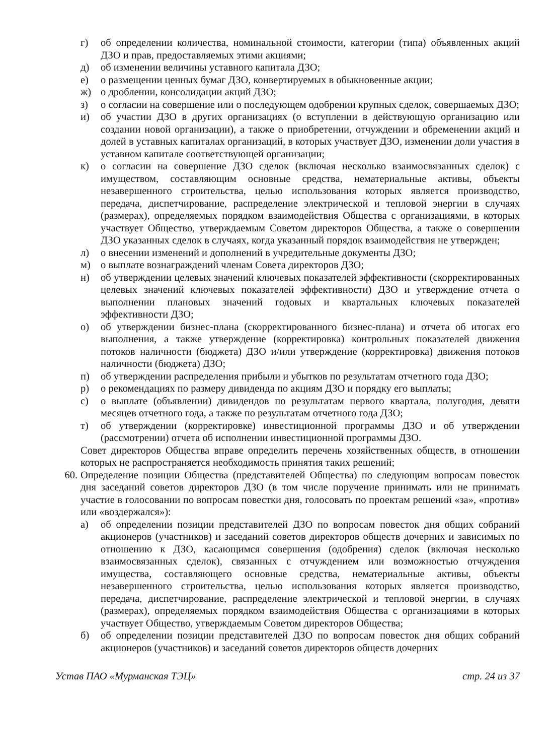г) об определении количества, номинальной стоимости, категории (типа) объявленных акций ДЗО и прав, предоставляемых этими акциями;
д) об изменении величины уставного капитала ДЗО;
е) о размещении ценных бумаг ДЗО, конвертируемых в обыкновенные акции;
ж) о дроблении, консолидации акций ДЗО;
з) о согласии на совершение или о последующем одобрении крупных сделок, совершаемых ДЗО;
и) об участии ДЗО в других организациях (о вступлении в действующую организацию или создании новой организации), а также о приобретении, отчуждении и обременении акций и долей в уставных капиталах организаций, в которых участвует ДЗО, изменении доли участия в уставном капитале соответствующей организации;
к) о согласии на совершение ДЗО сделок (включая несколько взаимосвязанных сделок) с имуществом, составляющим основные средства, нематериальные активы, объекты незавершенного строительства, целью использования которых является производство, передача, диспетчирование, распределение электрической и тепловой энергии в случаях (размерах), определяемых порядком взаимодействия Общества с организациями, в которых участвует Общество, утверждаемым Советом директоров Общества, а также о совершении ДЗО указанных сделок в случаях, когда указанный порядок взаимодействия не утвержден;
л) о внесении изменений и дополнений в учредительные документы ДЗО;
м) о выплате вознаграждений членам Совета директоров ДЗО;
н) об утверждении целевых значений ключевых показателей эффективности (скорректированных целевых значений ключевых показателей эффективности) ДЗО и утверждение отчета о выполнении плановых значений годовых и квартальных ключевых показателей эффективности ДЗО;
о) об утверждении бизнес-плана (скорректированного бизнес-плана) и отчета об итогах его выполнения, а также утверждение (корректировка) контрольных показателей движения потоков наличности (бюджета) ДЗО и/или утверждение (корректировка) движения потоков наличности (бюджета) ДЗО;
п) об утверждении распределения прибыли и убытков по результатам отчетного года ДЗО;
р) о рекомендациях по размеру дивиденда по акциям ДЗО и порядку его выплаты;
с) о выплате (объявлении) дивидендов по результатам первого квартала, полугодия, девяти месяцев отчетного года, а также по результатам отчетного года ДЗО;
т) об утверждении (корректировке) инвестиционной программы ДЗО и об утверждении (рассмотрении) отчета об исполнении инвестиционной программы ДЗО.
Совет директоров Общества вправе определить перечень хозяйственных обществ, в отношении которых не распространяется необходимость принятия таких решений;
60. Определение позиции Общества (представителей Общества) по следующим вопросам повесток дня заседаний советов директоров ДЗО (в том числе поручение принимать или не принимать участие в голосовании по вопросам повестки дня, голосовать по проектам решений «за», «против» или «воздержался»):
а) об определении позиции представителей ДЗО по вопросам повесток дня общих собраний акционеров (участников) и заседаний советов директоров обществ дочерних и зависимых по отношению к ДЗО, касающимся совершения (одобрения) сделок (включая несколько взаимосвязанных сделок), связанных с отчуждением или возможностью отчуждения имущества, составляющего основные средства, нематериальные активы, объекты незавершенного строительства, целью использования которых является производство, передача, диспетчирование, распределение электрической и тепловой энергии, в случаях (размерах), определяемых порядком взаимодействия Общества с организациями в которых участвует Общество, утверждаемым Советом директоров Общества;
б) об определении позиции представителей ДЗО по вопросам повесток дня общих собраний акционеров (участников) и заседаний советов директоров обществ дочерних
Устав ПАО «Мурманская ТЭЦ» стр. 24 из 37